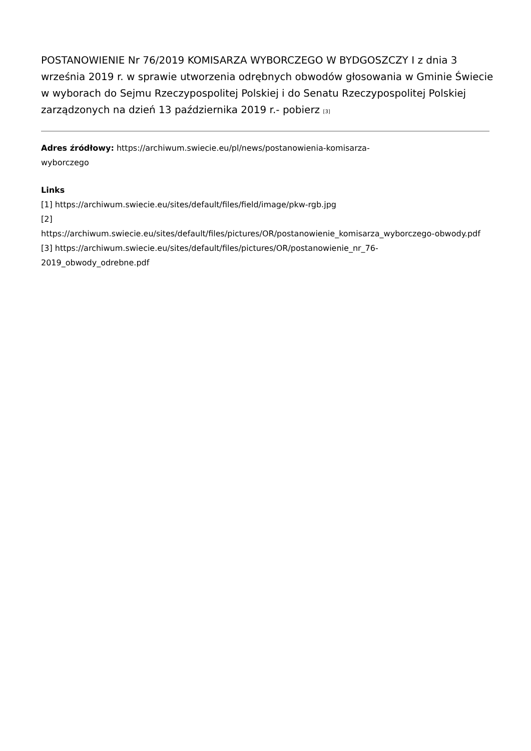POSTANOWIENIE Nr 76/2019 KOMISARZA WYBORCZEGO W BYDGOSZCZY I z dnia 3 września 2019 r. w sprawie utworzenia odrębnych obwodów głosowania w Gminie Świecie w wyborach do Sejmu Rzeczypospolitej Polskiej i do Senatu Rzeczypospolitej Polskiej zarządzonych na dzień 13 października 2019 r.- pobierz <sup>[3]</sup>
Adres źródłowy: https://archiwum.swiecie.eu/pl/news/postanowienia-komisarza-
wyborczego
Links
[1] https://archiwum.swiecie.eu/sites/default/files/field/image/pkw-rgb.jpg
[2]
https://archiwum.swiecie.eu/sites/default/files/pictures/OR/postanowienie_komisarza_wyborczego-obwody.pdf
[3] https://archiwum.swiecie.eu/sites/default/files/pictures/OR/postanowienie_nr_76-
2019_obwody_odrebne.pdf